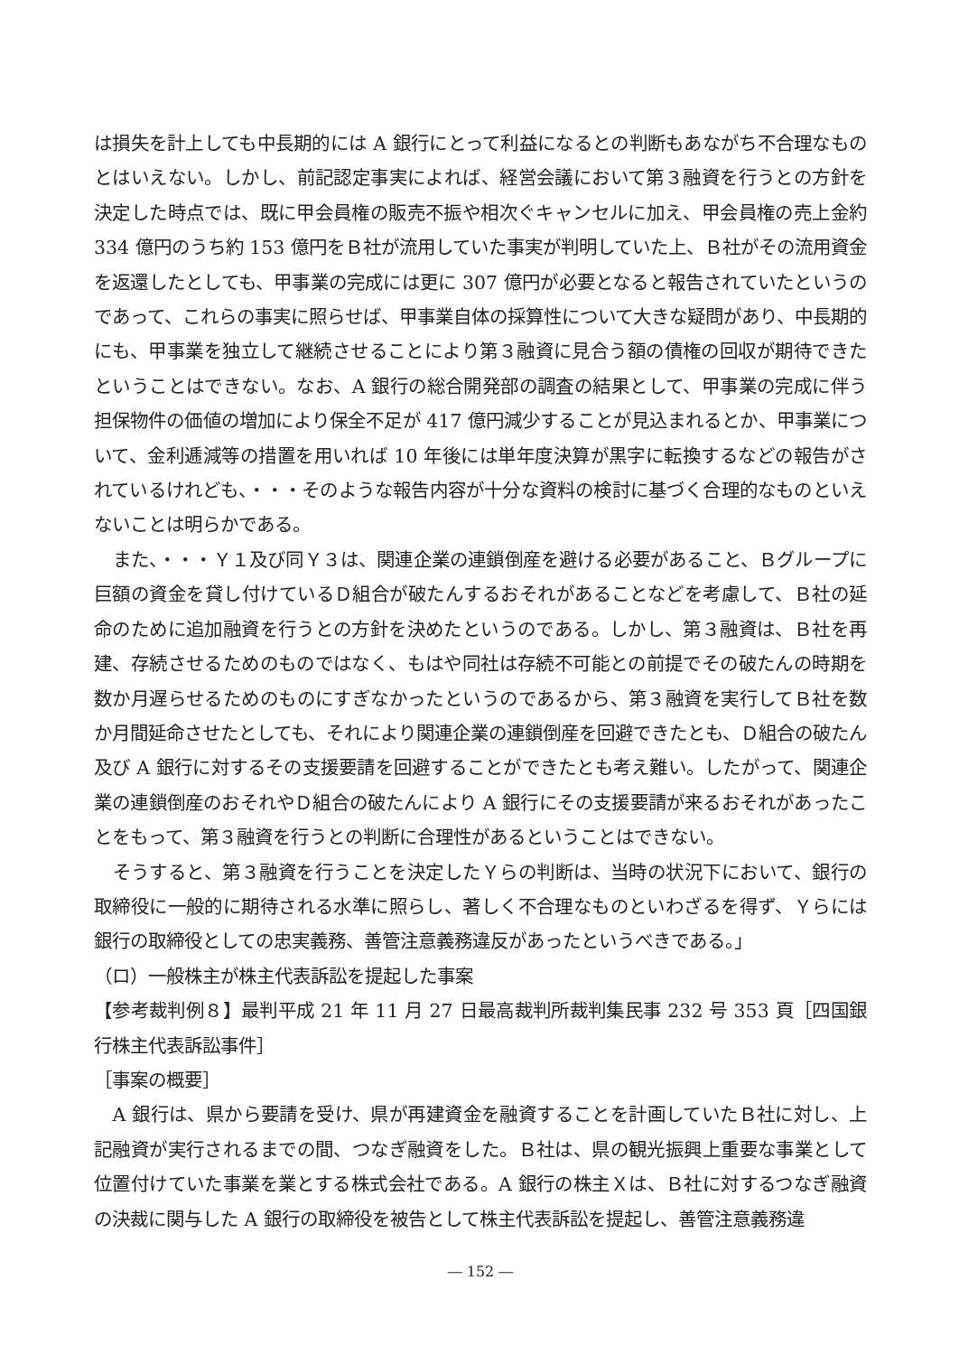は損失を計上しても中長期的には A 銀行にとって利益になるとの判断もあながち不合理なものとはいえない。しかし、前記認定事実によれば、経営会議において第３融資を行うとの方針を決定した時点では、既に甲会員権の販売不振や相次ぐキャンセルに加え、甲会員権の売上金約 334 億円のうち約 153 億円をＢ社が流用していた事実が判明していた上、Ｂ社がその流用資金を返還したとしても、甲事業の完成には更に 307 億円が必要となると報告されていたというのであって、これらの事実に照らせば、甲事業自体の採算性について大きな疑問があり、中長期的にも、甲事業を独立して継続させることにより第３融資に見合う額の債権の回収が期待できたということはできない。なお、A 銀行の総合開発部の調査の結果として、甲事業の完成に伴う担保物件の価値の増加により保全不足が 417 億円減少することが見込まれるとか、甲事業について、金利逓減等の措置を用いれば 10 年後には単年度決算が黒字に転換するなどの報告がされているけれども、・・・そのような報告内容が十分な資料の検討に基づく合理的なものといえないことは明らかである。
また、・・・Ｙ１及び同Ｙ３は、関連企業の連鎖倒産を避ける必要があること、Ｂグループに巨額の資金を貸し付けているＤ組合が破たんするおそれがあることなどを考慮して、Ｂ社の延命のために追加融資を行うとの方針を決めたというのである。しかし、第３融資は、Ｂ社を再建、存続させるためのものではなく、もはや同社は存続不可能との前提でその破たんの時期を数か月遅らせるためのものにすぎなかったというのであるから、第３融資を実行してＢ社を数か月間延命させたとしても、それにより関連企業の連鎖倒産を回避できたとも、Ｄ組合の破たん及び A 銀行に対するその支援要請を回避することができたとも考え難い。したがって、関連企業の連鎖倒産のおそれやＤ組合の破たんにより A 銀行にその支援要請が来るおそれがあったことをもって、第３融資を行うとの判断に合理性があるということはできない。
そうすると、第３融資を行うことを決定したＹらの判断は、当時の状況下において、銀行の取締役に一般的に期待される水準に照らし、著しく不合理なものといわざるを得ず、Ｙらには銀行の取締役としての忠実義務、善管注意義務違反があったというべきである。」
（ロ）一般株主が株主代表訴訟を提起した事案
【参考裁判例８】最判平成 21 年 11 月 27 日最高裁判所裁判集民事 232 号 353 頁［四国銀行株主代表訴訟事件］
［事案の概要］
A 銀行は、県から要請を受け、県が再建資金を融資することを計画していたＢ社に対し、上記融資が実行されるまでの間、つなぎ融資をした。Ｂ社は、県の観光振興上重要な事業として位置付けていた事業を業とする株式会社である。A 銀行の株主Ｘは、Ｂ社に対するつなぎ融資の決裁に関与した A 銀行の取締役を被告として株主代表訴訟を提起し、善管注意義務違
― 152 ―